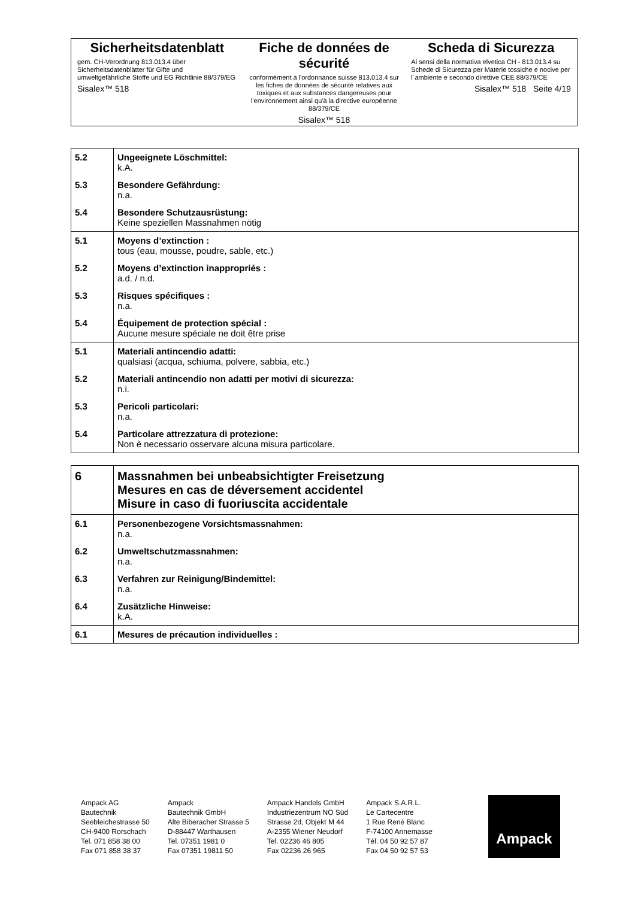Sicherheitsdatenblatt
gem. CH-Verordnung 813.013.4 über Sicherheitsdatenblätter für Gifte und umweltgefährliche Stoffe und EG Richtlinie 88/379/EG
Sisalex™ 518
Fiche de données de sécurité
conformément à l'ordonnance suisse 813.013.4 sur les fiches de données de sécurité relatives aux toxiques et aux substances dangereuses pour l'environnement ainsi qu'à la directive européenne 88/379/CE
Sisalex™ 518
Scheda di Sicurezza
Ai sensi della normativa elvetica CH - 813.013.4 su Schede di Sicurezza per Materie tossiche e nocive per l´ambiente e secondo direttive CEE 88/379/CE
Sisalex™ 518 Seite 4/19
| 5.2 | Ungeeignete Löschmittel: k.A. |
| 5.3 | Besondere Gefährdung: n.a. |
| 5.4 | Besondere Schutzausrüstung: Keine speziellen Massnahmen nötig |
| 5.1 | Moyens d’extinction : tous (eau, mousse, poudre, sable, etc.) |
| 5.2 | Moyens d’extinction inappropriés : a.d. / n.d. |
| 5.3 | Risques spécifiques : n.a. |
| 5.4 | Équipement de protection spécial : Aucune mesure spéciale ne doit être prise |
| 5.1 | Materiali antincendio adatti: qualsiasi (acqua, schiuma, polvere, sabbia, etc.) |
| 5.2 | Materiali antincendio non adatti per motivi di sicurezza: n.i. |
| 5.3 | Pericoli particolari: n.a. |
| 5.4 | Particolare attrezzatura di protezione: Non è necessario osservare alcuna misura particolare. |
| 6 | Massnahmen bei unbeabsichtigter Freisetzung Mesures en cas de déversement accidentel Misure in caso di fuoriuscita accidentale |
| 6.1 | Personenbezogene Vorsichtsmassnahmen: n.a. |
| 6.2 | Umweltschutzmassnahmen: n.a. |
| 6.3 | Verfahren zur Reinigung/Bindemittel: n.a. |
| 6.4 | Zusätzliche Hinweise: k.A. |
| 6.1 | Mesures de précaution individuelles : |
Ampack AG
Bautechnik
Seebleichestrasse 50
CH-9400 Rorschach
Tel. 071 858 38 00
Fax 071 858 38 37
Ampack
Bautechnik GmbH
Alte Biberacher Strasse 5
D-88447 Warthausen
Tel. 07351 1981 0
Fax 07351 19811 50
Ampack Handels GmbH
Industriezentrum NÖ Süd
Strasse 2d, Objekt M 44
A-2355 Wiener Neudorf
Tel. 02236 46 805
Fax 02236 26 965
Ampack S.A.R.L.
Le Cartecentre
1 Rue René Blanc
F-74100 Annemasse
Tél. 04 50 92 57 87
Fax 04 50 92 57 53
Ampack